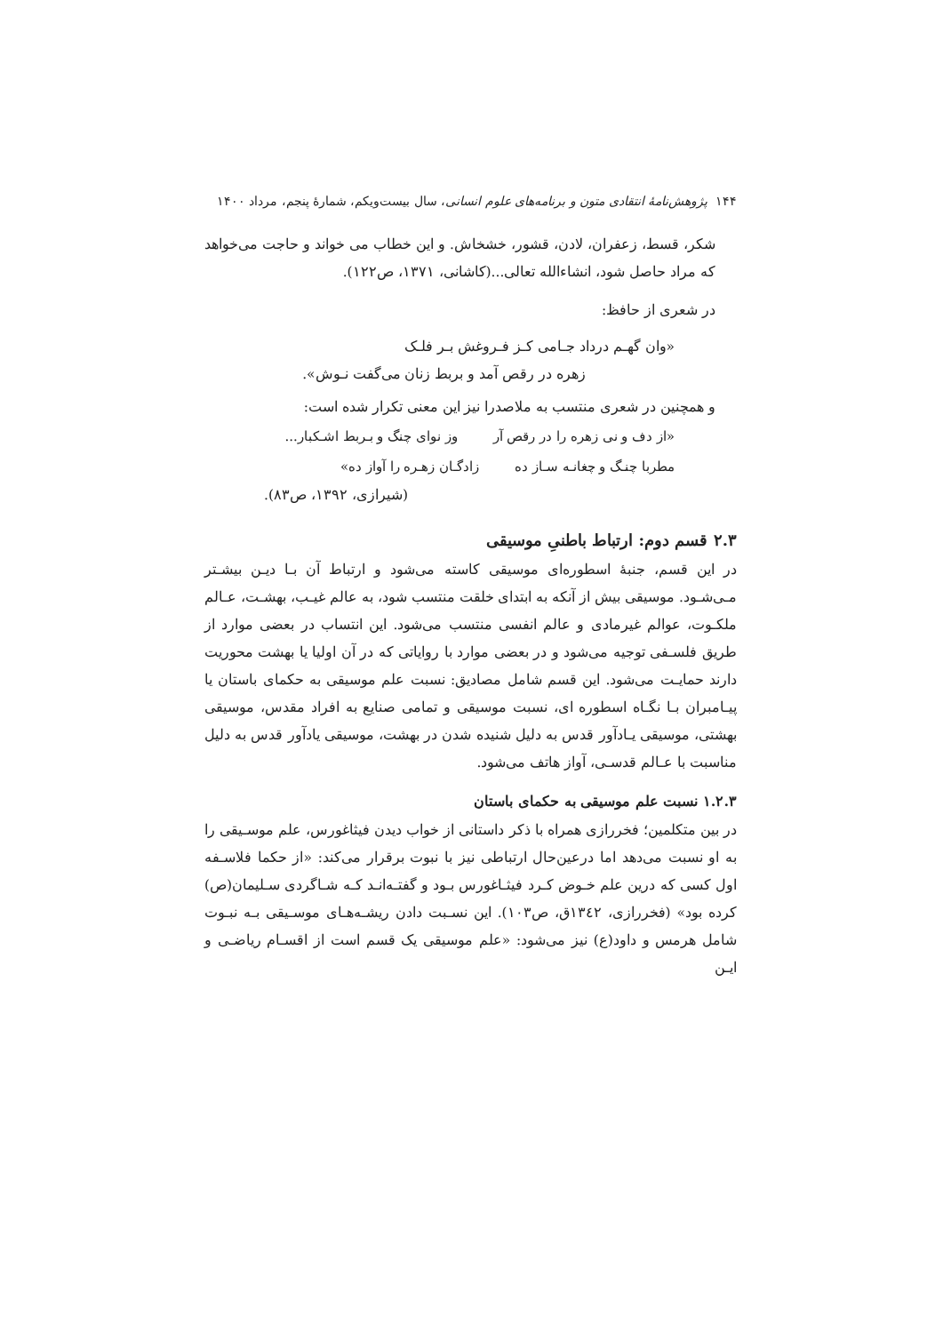۱۴۴ پژوهش‌نامهٔ انتقادی متون و برنامه‌های علوم انسانی، سال بیست‌ویکم، شمارهٔ پنجم، مرداد ۱۴۰۰
شکر، قسط، زعفران، لادن، قشور، خشخاش. و این خطاب می خواند و حاجت می‌خواهد که مراد حاصل شود، انشاءالله تعالی...(کاشانی، ۱۳۷۱، ص۱۲۲).
در شعری از حافظ:
«وان گهـم درداد جـامی کـز فـروغش بـر فلـک
زهره در رقص آمد و بربط زنان می‌گفت نـوش».
و همچنین در شعری منتسب به ملاصدرا نیز این معنی تکرار شده است:
«از دف و نی زهره را در رقص آر وز نوای چنگ و بـربط اشـکبار...
مطربا چنـگ و چغانـه سـاز ده زادگـان زهـره را آواز ده»
(شیرازی، ۱۳۹۲، ص۸۳).
۲.۳ قسم دوم: ارتباط باطنیِ موسیقی
در این قسم، جنبهٔ اسطوره‌ای موسیقی کاسته می‌شود و ارتباط آن بـا دیـن بیشـتر مـی‌شـود. موسیقی بیش از آنکه به ابتدای خلقت منتسب شود، به عالم غیـب، بهشـت، عـالم ملکـوت، عوالم غیرمادی و عالم انفسی منتسب می‌شود. این انتساب در بعضی موارد از طریق فلسـفی توجیه می‌شود و در بعضی موارد با روایاتی که در آن اولیا یا بهشت محوریت دارند حمایـت می‌شود. این قسم شامل مصادیق: نسبت علم موسیقی به حکمای باستان یا پیـامبران بـا نگـاه اسطوره ای، نسبت موسیقی و تمامی صنایع به افراد مقدس، موسیقی بهشتی، موسیقی یـادآور قدس به دلیل شنیده شدن در بهشت، موسیقی یادآور قدس به دلیل مناسبت با عـالم قدسـی، آواز هاتف می‌شود.
۱.۲.۳ نسبت علم موسیقی به حکمای باستان
در بین متکلمین؛ فخررازی همراه با ذکر داستانی از خواب دیدن فیثاغورس، علم موسـیقی را به او نسبت می‌دهد اما درعین‌حال ارتباطی نیز با نبوت برقرار می‌کند: «از حکما فلاسـفه اول کسی که درین علم خـوض کـرد فیثـاغورس بـود و گفتـه‌انـد کـه شـاگردی سـلیمان(ص) کرده بود» (فخررازی، ۱۳٤۲ق، ص۱۰۳). این نسـبت دادن ریشـه‌هـای موسـیقی بـه نبـوت شامل هرمس و داود(ع) نیز می‌شود: «علم موسیقی یک قسم است از اقسـام ریاضـی و ایـن